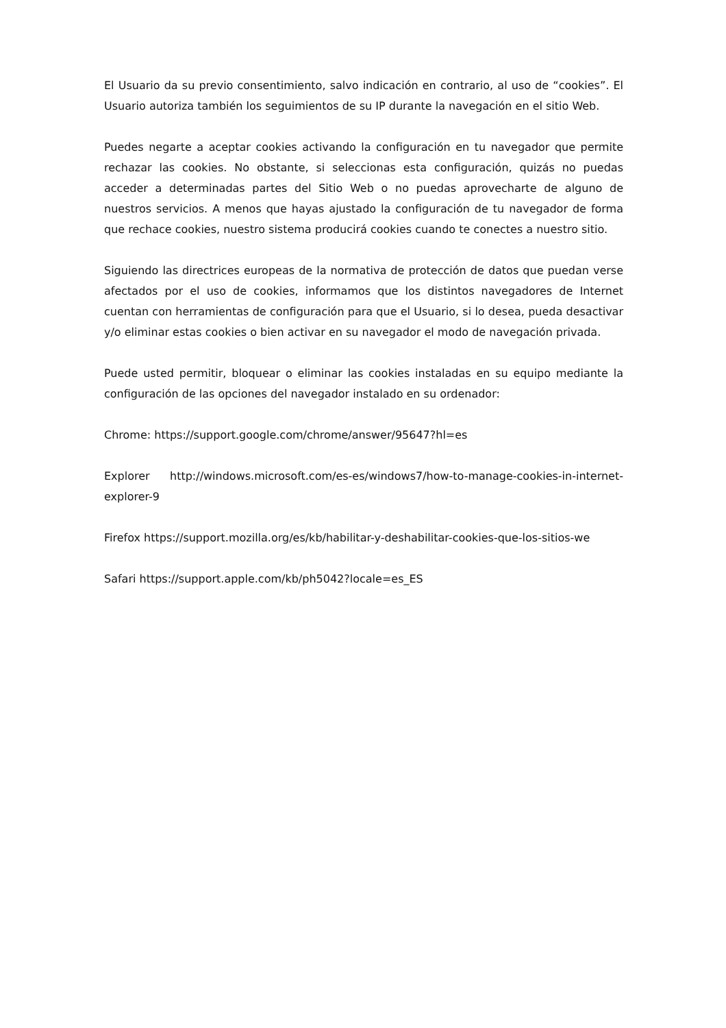El Usuario da su previo consentimiento, salvo indicación en contrario, al uso de “cookies”. El Usuario autoriza también los seguimientos de su IP durante la navegación en el sitio Web.
Puedes negarte a aceptar cookies activando la configuración en tu navegador que permite rechazar las cookies. No obstante, si seleccionas esta configuración, quizás no puedas acceder a determinadas partes del Sitio Web o no puedas aprovecharte de alguno de nuestros servicios. A menos que hayas ajustado la configuración de tu navegador de forma que rechace cookies, nuestro sistema producirá cookies cuando te conectes a nuestro sitio.
Siguiendo las directrices europeas de la normativa de protección de datos que puedan verse afectados por el uso de cookies, informamos que los distintos navegadores de Internet cuentan con herramientas de configuración para que el Usuario, si lo desea, pueda desactivar y/o eliminar estas cookies o bien activar en su navegador el modo de navegación privada.
Puede usted permitir, bloquear o eliminar las cookies instaladas en su equipo mediante la configuración de las opciones del navegador instalado en su ordenador:
Chrome: https://support.google.com/chrome/answer/95647?hl=es
Explorer http://windows.microsoft.com/es-es/windows7/how-to-manage-cookies-in-internet-explorer-9
Firefox https://support.mozilla.org/es/kb/habilitar-y-deshabilitar-cookies-que-los-sitios-we
Safari https://support.apple.com/kb/ph5042?locale=es_ES